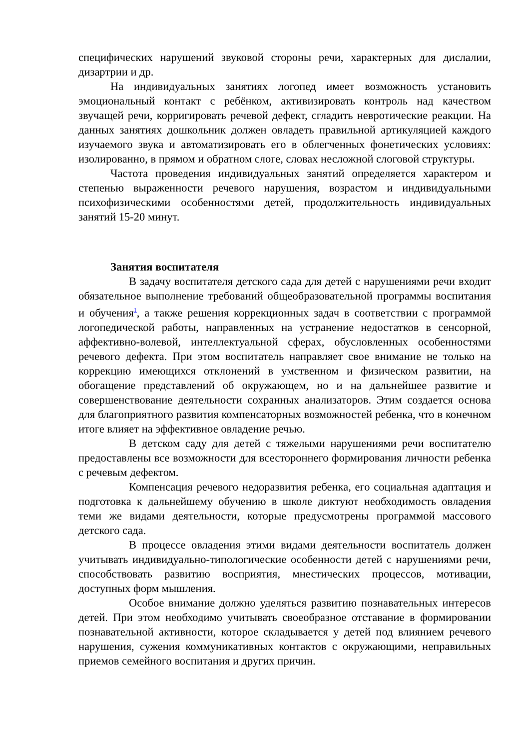специфических нарушений звуковой стороны речи, характерных для дислалии, дизартрии и др.
На индивидуальных занятиях логопед имеет возможность установить эмоциональный контакт с ребёнком, активизировать контроль над качеством звучащей речи, корригировать речевой дефект, сгладить невротические реакции. На данных занятиях дошкольник должен овладеть правильной артикуляцией каждого изучаемого звука и автоматизировать его в облегченных фонетических условиях: изолированно, в прямом и обратном слоге, словах несложной слоговой структуры.
Частота проведения индивидуальных занятий определяется характером и степенью выраженности речевого нарушения, возрастом и индивидуальными психофизическими особенностями детей, продолжительность индивидуальных занятий 15-20 минут.
Занятия воспитателя
В задачу воспитателя детского сада для детей с нарушениями речи входит обязательное выполнение требований общеобразовательной программы воспитания и обучения<sup>1</sup>, а также решения коррекционных задач в соответствии с программой логопедической работы, направленных на устранение недостатков в сенсорной, аффективно-волевой, интеллектуальной сферах, обусловленных особенностями речевого дефекта. При этом воспитатель направляет свое внимание не только на коррекцию имеющихся отклонений в умственном и физическом развитии, на обогащение представлений об окружающем, но и на дальнейшее развитие и совершенствование деятельности сохранных анализаторов. Этим создается основа для благоприятного развития компенсаторных возможностей ребенка, что в конечном итоге влияет на эффективное овладение речью.
В детском саду для детей с тяжелыми нарушениями речи воспитателю предоставлены все возможности для всестороннего формирования личности ребенка с речевым дефектом.
Компенсация речевого недоразвития ребенка, его социальная адаптация и подготовка к дальнейшему обучению в школе диктуют необходимость овладения теми же видами деятельности, которые предусмотрены программой массового детского сада.
В процессе овладения этими видами деятельности воспитатель должен учитывать индивидуально-типологические особенности детей с нарушениями речи, способствовать развитию восприятия, мнестических процессов, мотивации, доступных форм мышления.
Особое внимание должно уделяться развитию познавательных интересов детей. При этом необходимо учитывать своеобразное отставание в формировании познавательной активности, которое складывается у детей под влиянием речевого нарушения, сужения коммуникативных контактов с окружающими, неправильных приемов семейного воспитания и других причин.